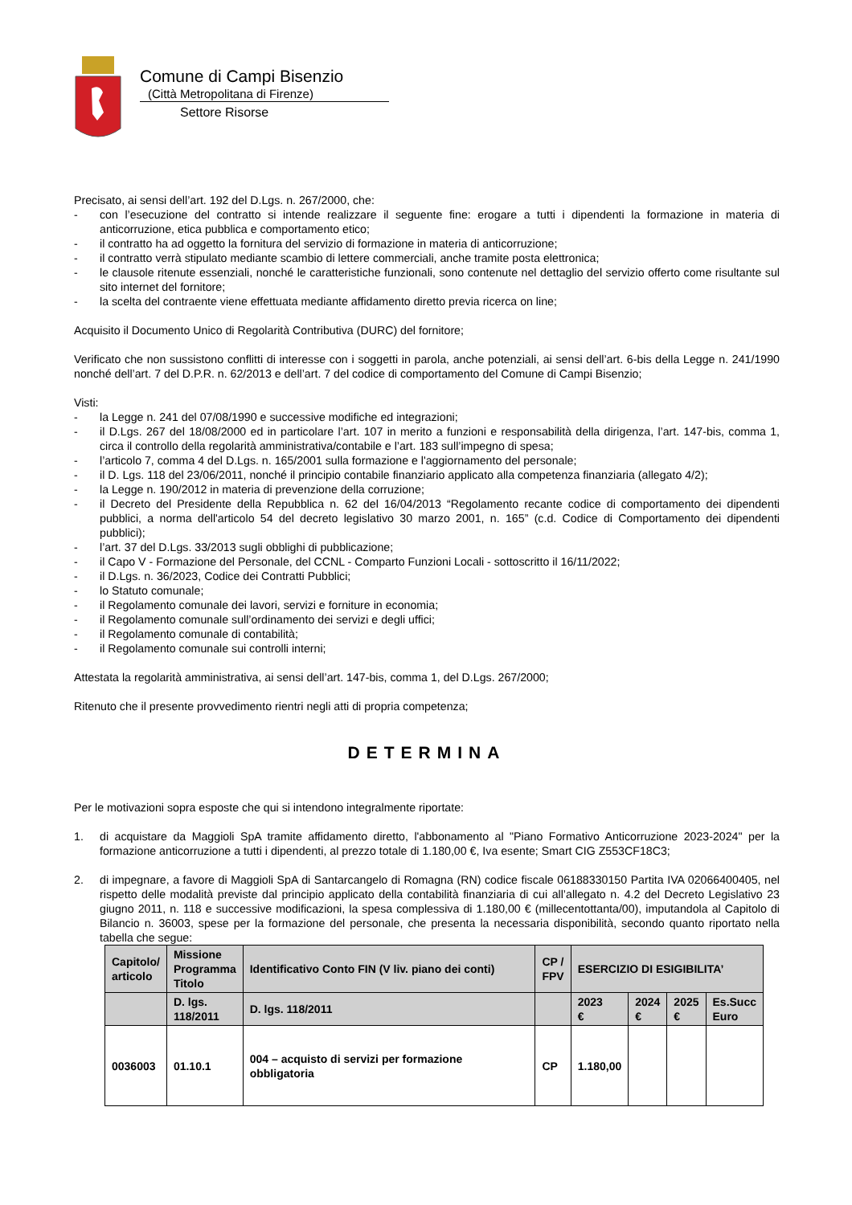Comune di Campi Bisenzio
(Città Metropolitana di Firenze)
Settore Risorse
Precisato, ai sensi dell’art. 192 del D.Lgs. n. 267/2000, che:
- con l’esecuzione del contratto si intende realizzare il seguente fine: erogare a tutti i dipendenti la formazione in materia di anticorruzione, etica pubblica e comportamento etico;
- il contratto ha ad oggetto la fornitura del servizio di formazione in materia di anticorruzione;
- il contratto verrà stipulato mediante scambio di lettere commerciali, anche tramite posta elettronica;
- le clausole ritenute essenziali, nonché le caratteristiche funzionali, sono contenute nel dettaglio del servizio offerto come risultante sul sito internet del fornitore;
- la scelta del contraente viene effettuata mediante affidamento diretto previa ricerca on line;
Acquisito il Documento Unico di Regolarità Contributiva (DURC) del fornitore;
Verificato che non sussistono conflitti di interesse con i soggetti in parola, anche potenziali, ai sensi dell’art. 6-bis della Legge n. 241/1990 nonché dell’art. 7 del D.P.R. n. 62/2013 e dell’art. 7 del codice di comportamento del Comune di Campi Bisenzio;
Visti:
- la Legge n. 241 del 07/08/1990 e successive modifiche ed integrazioni;
- il D.Lgs. 267 del 18/08/2000 ed in particolare l’art. 107 in merito a funzioni e responsabilità della dirigenza, l’art. 147-bis, comma 1, circa il controllo della regolarità amministrativa/contabile e l’art. 183 sull’impegno di spesa;
- l’articolo 7, comma 4 del D.Lgs. n. 165/2001 sulla formazione e l'aggiornamento del personale;
- il D. Lgs. 118 del 23/06/2011, nonché il principio contabile finanziario applicato alla competenza finanziaria (allegato 4/2);
- la Legge n. 190/2012 in materia di prevenzione della corruzione;
- il Decreto del Presidente della Repubblica n. 62 del 16/04/2013 “Regolamento recante codice di comportamento dei dipendenti pubblici, a norma dell'articolo 54 del decreto legislativo 30 marzo 2001, n. 165” (c.d. Codice di Comportamento dei dipendenti pubblici);
- l’art. 37 del D.Lgs. 33/2013 sugli obblighi di pubblicazione;
- il Capo V - Formazione del Personale, del CCNL - Comparto Funzioni Locali - sottoscritto il 16/11/2022;
- il D.Lgs. n. 36/2023, Codice dei Contratti Pubblici;
- lo Statuto comunale;
- il Regolamento comunale dei lavori, servizi e forniture in economia;
- il Regolamento comunale sull’ordinamento dei servizi e degli uffici;
- il Regolamento comunale di contabilità;
- il Regolamento comunale sui controlli interni;
Attestata la regolarità amministrativa, ai sensi dell’art. 147-bis, comma 1, del D.Lgs. 267/2000;
Ritenuto che il presente provvedimento rientri negli atti di propria competenza;
DETERMINA
Per le motivazioni sopra esposte che qui si intendono integralmente riportate:
1. di acquistare da Maggioli SpA tramite affidamento diretto, l'abbonamento al "Piano Formativo Anticorruzione 2023-2024" per la formazione anticorruzione a tutti i dipendenti, al prezzo totale di 1.180,00 €, Iva esente; Smart CIG Z553CF18C3;
2. di impegnare, a favore di Maggioli SpA di Santarcangelo di Romagna (RN) codice fiscale 06188330150 Partita IVA 02066400405, nel rispetto delle modalità previste dal principio applicato della contabilità finanziaria di cui all’allegato n. 4.2 del Decreto Legislativo 23 giugno 2011, n. 118 e successive modificazioni, la spesa complessiva di 1.180,00 € (millecentottanta/00), imputandola al Capitolo di Bilancio n. 36003, spese per la formazione del personale, che presenta la necessaria disponibilità, secondo quanto riportato nella tabella che segue:
| Capitolo/ articolo | Missione Programma Titolo | Identificativo Conto FIN (V liv. piano dei conti) | CP / FPV | ESERCIZIO DI ESIGIBILITA’ | | | |
| --- | --- | --- | --- | --- | --- | --- | --- |
| | D. lgs. 118/2011 | D. lgs. 118/2011 | | 2023 € | 2024 € | 2025 € | Es.Succ Euro |
| 0036003 | 01.10.1 | 004 – acquisto di servizi per formazione obbligatoria | CP | 1.180,00 | | | |